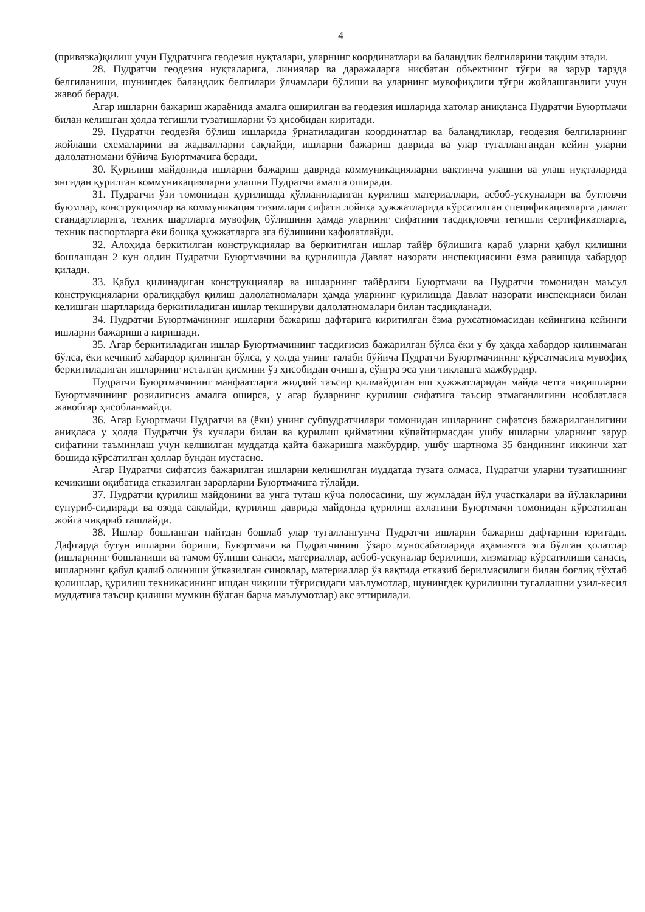4
(привязка)қилиш учун Пудратчига геодезия нуқталари, уларнинг координатлари ва баландлик белгиларини тақдим этади.
28. Пудратчи геодезия нуқталарига, линиялар ва даражаларга нисбатан объектнинг тўғри ва зарур тарзда белгиланиши, шунингдек баландлик белгилари ўлчамлари бўлиши ва уларнинг мувофиқлиги тўғри жойлашганлиги учун жавоб беради.
Агар ишларни бажариш жараёнида амалга оширилган ва геодезия ишларида хатолар аниқланса Пудратчи Буюртмачи билан келишган ҳолда тегишли тузатишларни ўз ҳисобидан киритади.
29. Пудратчи геодезйя бўлиш ишларида ўрнатиладиган координатлар ва баландликлар, геодезия белгиларнинг жойлаши схемаларини ва жадвалларни сақлайди, ишларни бажариш даврида ва улар тугаллангандан кейин уларни далолатномани бўйича Буюртмачига беради.
30. Қурилиш майдонида ишларни бажариш даврида коммуникацияларни вақтинча улашни ва улаш нуқталарида янгидан қурилган коммуникацияларни улашни Пудратчи амалга оширади.
31. Пудратчи ўзи томонидан қурилишда қўлланиладиган қурилиш материаллари, асбоб-ускуналари ва бутловчи буюмлар, конструкциялар ва коммуникация тизимлари сифати лойиҳа ҳужжатларида кўрсатилган спецификацияларга давлат стандартларига, техник шартларга мувофиқ бўлишини ҳамда уларнинг сифатини тасдиқловчи тегишли сертификатларга, техник паспортларга ёки бошқа ҳужжатларга эга бўлишини кафолатлайди.
32. Алоҳида беркитилган конструкциялар ва беркитилган ишлар тайёр бўлишига қараб уларни қабул қилишни бошлашдан 2 кун олдин Пудратчи Буюртмачини ва қурилишда Давлат назорати инспекциясини ёзма равишда хабардор қилади.
33. Қабул қилинадиган конструкциялар ва ишларнинг тайёрлиги Буюртмачи ва Пудратчи томонидан маъсул конструкцияларни оралиққабул қилиш далолатномалари ҳамда уларнинг қурилишда Давлат назорати инспекцияси билан келишган шартларида беркитиладиган ишлар текшируви далолатномалари билан тасдиқланади.
34. Пудратчи Буюртмачининг ишларни бажариш дафтарига киритилган ёзма рухсатномасидан кейингина кейинги ишларни бажаришга киришади.
35. Агар беркитиладиган ишлар Буюртмачининг тасдиғисиз бажарилган бўлса ёки у бу ҳақда хабардор қилинмаган бўлса, ёки кечикиб хабардор қилинган бўлса, у ҳолда унинг талаби бўйича Пудратчи Буюртмачининг кўрсатмасига мувофиқ беркитиладиган ишларнинг исталган қисмини ўз ҳисобидан очишга, сўнгра эса уни тиклашга мажбурдир.
Пудратчи Буюртмачининг манфаатларга жиддий таъсир қилмайдиган иш ҳужжатларидан майда четга чиқишларни Буюртмачининг розилигисиз амалга оширса, у агар буларнинг қурилиш сифатига таъсир этмаганлигини исоблатласа жавобгар ҳисобланмайди.
36. Агар Буюртмачи Пудратчи ва (ёки) унинг субпудратчилари томонидан ишларнинг сифатсиз бажарилганлигини аниқласа у ҳолда Пудратчи ўз кучлари билан ва қурилиш қийматини кўпайтирмасдан ушбу ишларни уларнинг зарур сифатини таъминлаш учун келшилган муддатда қайта бажаришга мажбурдир, ушбу шартнома 35 бандининг иккинчи хат бошида кўрсатилган ҳоллар бундан мустасно.
Агар Пудратчи сифатсиз бажарилган ишларни келишилган муддатда тузата олмаса, Пудратчи уларни тузатишнинг кечикиши оқибатида етказилган зарарларни Буюртмачига тўлайди.
37. Пудратчи қурилиш майдонини ва унга туташ кўча полосасини, шу жумладан йўл участкалари ва йўлакларини супуриб-сидиради ва озода сақлайди, қурилиш даврида майдонда қурилиш ахлатини Буюртмачи томонидан кўрсатилган жойга чиқариб ташлайди.
38. Ишлар бошланган пайтдан бошлаб улар тугаллангунча Пудратчи ишларни бажариш дафтарини юритади. Дафтарда бутун ишларни бориши, Буюртмачи ва Пудратчининг ўзаро муносабатларида аҳамиятга эга бўлган ҳолатлар (ишларнинг бошланиши ва тамом бўлиши санаси, материаллар, асбоб-ускуналар берилиши, хизматлар кўрсатилиши санаси, ишларнинг қабул қилиб олиниши ўтказилган синовлар, материаллар ўз вақтида етказиб берилмасилиги билан боғлиқ тўхтаб қолишлар, қурилиш техникасининг ишдан чиқиши тўғрисидаги маълумотлар, шунингдек қурилишни тугаллашни узил-кесил муддатига таъсир қилиши мумкин бўлган барча маълумотлар) акс эттирилади.